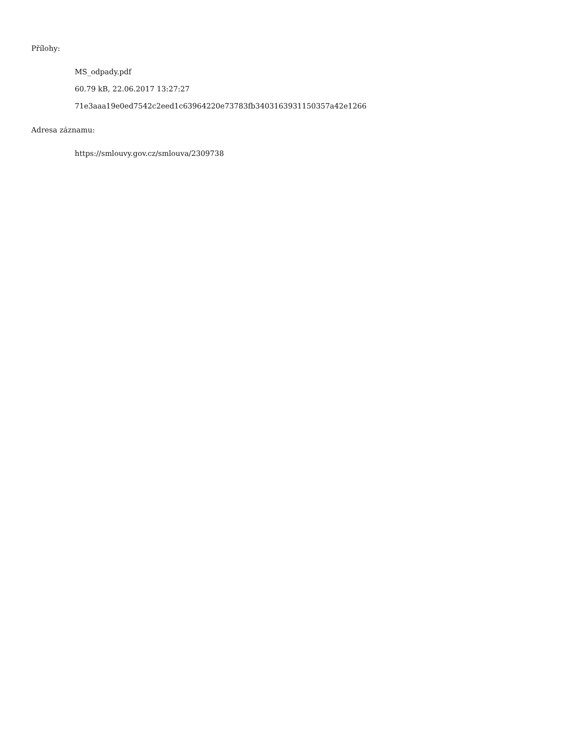Přílohy:
MS_odpady.pdf
60.79 kB, 22.06.2017 13:27:27
71e3aaa19e0ed7542c2eed1c63964220e73783fb3403163931150357a42e1266
Adresa záznamu:
https://smlouvy.gov.cz/smlouva/2309738